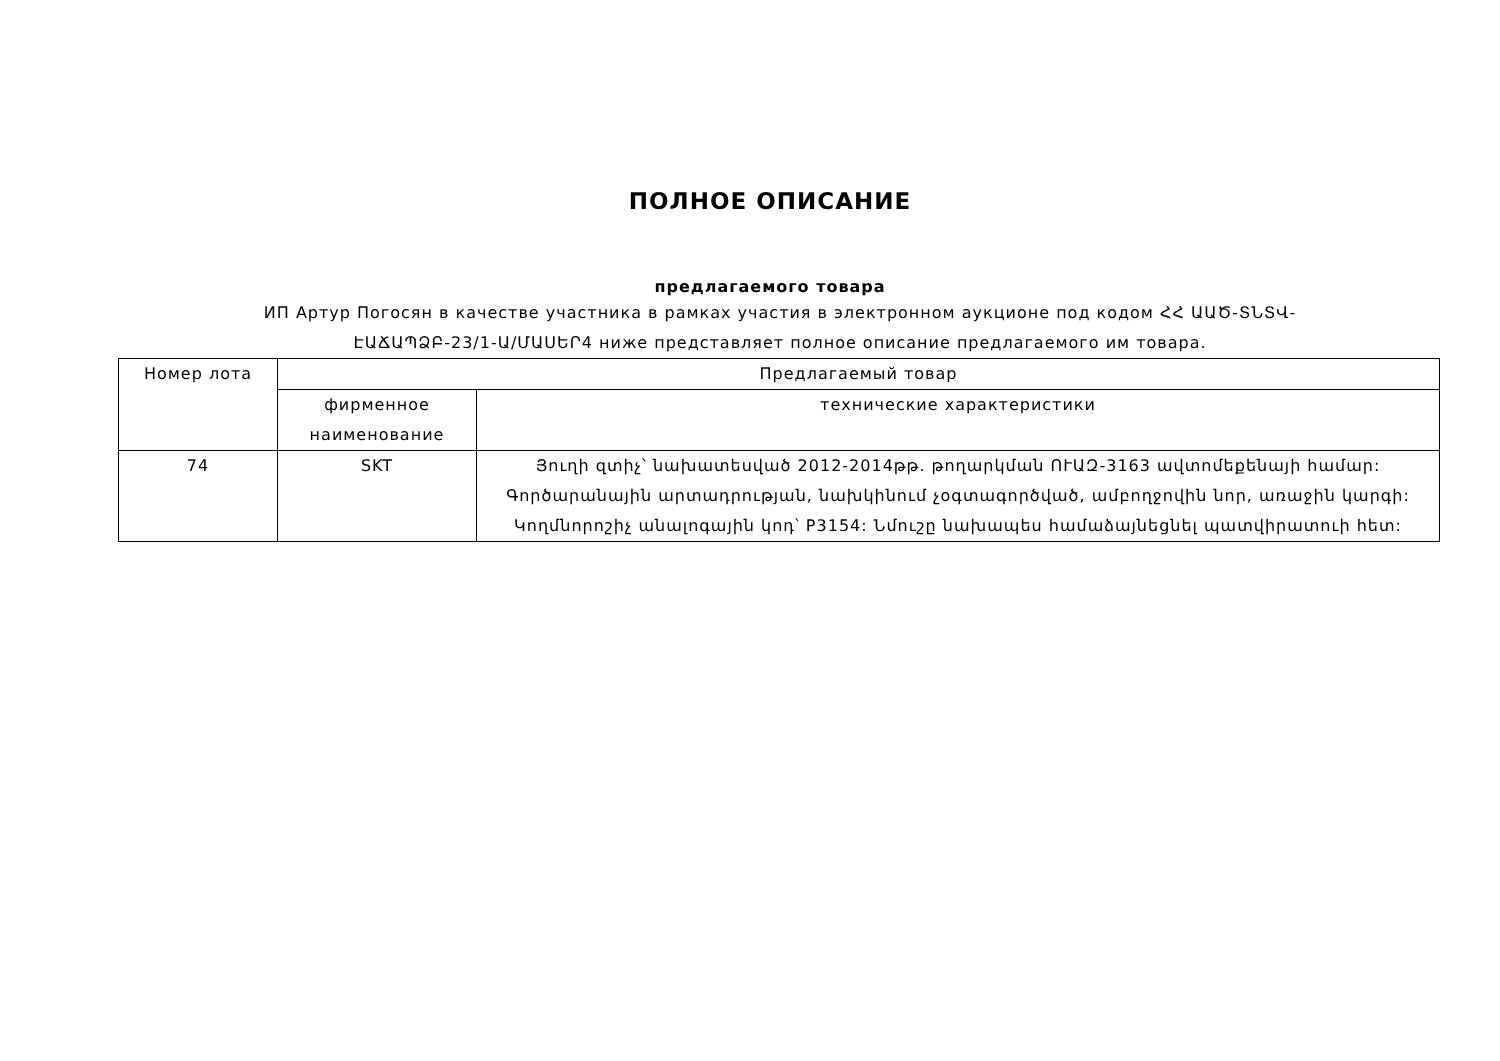ПОЛНОЕ ОПИСАНИЕ
предлагаемого товара
ИП Артур Погосян в качестве участника в рамках участия в электронном аукционе под кодом ՀՀ ԱԱԾ-ՏՆՏՎ-ԷԱՃԱՊՁԲ-23/1-Ա/ՄԱՍԵՐ4 ниже представляет полное описание предлагаемого им товара.
| Номер лота | Предлагаемый товар | |
| | фирменное наименование | технические характеристики |
| 74 | SKT | Յուղի զտիչ՝ նախատեսված 2012-2014թթ. թողարկման ՈՒԱԶ-3163 ավտոմեքենայի համար: Գործարանային արտադրության, նախկինում չօգտագործված, ամբողջովին նոր, առաջին կարգի: Կողմնորոշիչ անալոգային կոդ՝ P3154: Նմուշը նախապես համաձայնեցնել պատվիրատուի հետ: |